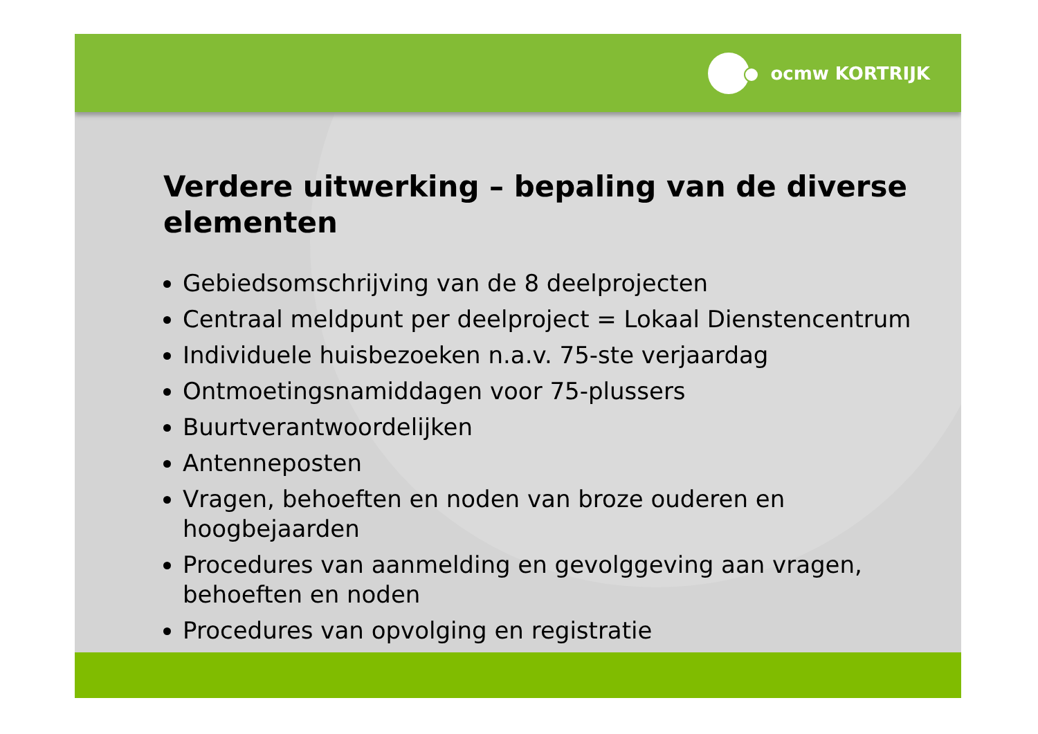ocmw KORTRIJK
Verdere uitwerking – bepaling van de diverse elementen
Gebiedsomschrijving van de 8 deelprojecten
Centraal meldpunt per deelproject = Lokaal Dienstencentrum
Individuele huisbezoeken n.a.v. 75-ste verjaardag
Ontmoetingsnamiddagen voor 75-plussers
Buurtverantwoordelijken
Antenneposten
Vragen, behoeften en noden van broze ouderen en hoogbejaarden
Procedures van aanmelding en gevolggeving aan vragen, behoeften en noden
Procedures van opvolging en registratie